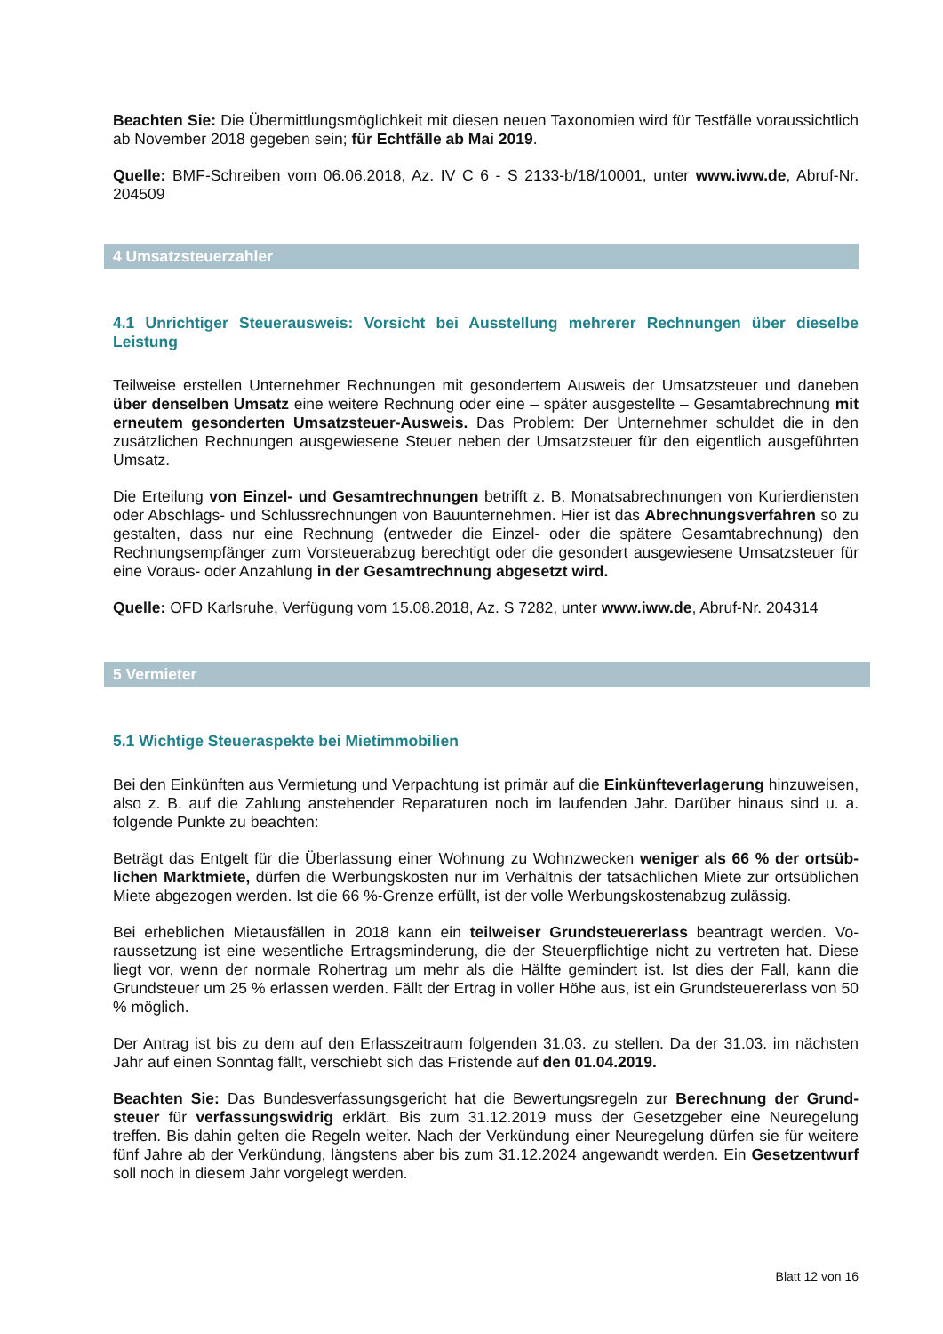Beachten Sie: Die Übermittlungsmöglichkeit mit diesen neuen Taxonomien wird für Testfälle voraus­sichtlich ab November 2018 gegeben sein; für Echtfälle ab Mai 2019.
Quelle: BMF-Schreiben vom 06.06.2018, Az. IV C 6 - S 2133-b/18/10001, unter www.iww.de, Abruf-Nr. 204509
4 Umsatzsteuerzahler
4.1 Unrichtiger Steuerausweis: Vorsicht bei Ausstellung mehrerer Rechnungen über dieselbe Leistung
Teilweise erstellen Unternehmer Rechnungen mit gesondertem Ausweis der Umsatzsteuer und daneben über denselben Umsatz eine weitere Rechnung oder eine – später ausgestellte – Gesamtabrechnung mit erneutem gesonderten Umsatzsteuer-Ausweis. Das Problem: Der Unternehmer schuldet die in den zusätzlichen Rechnungen ausgewiesene Steuer neben der Umsatzsteuer für den eigentlich ausge­führten Umsatz.
Die Erteilung von Einzel- und Gesamtrechnungen betrifft z. B. Monatsabrechnungen von Kurierdiens­ten oder Abschlags- und Schlussrechnungen von Bauunternehmen. Hier ist das Abrechnungsverfahren so zu gestalten, dass nur eine Rechnung (entweder die Einzel- oder die spätere Gesamtabrechnung) den Rechnungsempfänger zum Vorsteuerabzug berechtigt oder die gesondert ausgewiesene Umsatzsteuer für eine Voraus- oder Anzahlung in der Gesamtrechnung abgesetzt wird.
Quelle: OFD Karlsruhe, Verfügung vom 15.08.2018, Az. S 7282, unter www.iww.de, Abruf-Nr. 204314
5 Vermieter
5.1 Wichtige Steueraspekte bei Mietimmobilien
Bei den Einkünften aus Vermietung und Verpachtung ist primär auf die Einkünfteverlagerung hinzuwei­sen, also z. B. auf die Zahlung anstehender Reparaturen noch im laufenden Jahr. Darüber hinaus sind u. a. folgende Punkte zu beachten:
Beträgt das Entgelt für die Überlassung einer Wohnung zu Wohnzwecken weniger als 66 % der ortsüb­lichen Marktmiete, dürfen die Werbungskosten nur im Verhältnis der tatsächlichen Miete zur ortsübli­chen Miete abgezogen werden. Ist die 66 %-Grenze erfüllt, ist der volle Werbungskostenabzug zulässig.
Bei erheblichen Mietausfällen in 2018 kann ein teilweiser Grundsteuererlass beantragt werden. Vo­raussetzung ist eine wesentliche Ertragsminderung, die der Steuerpflichtige nicht zu vertreten hat. Diese liegt vor, wenn der normale Rohertrag um mehr als die Hälfte gemindert ist. Ist dies der Fall, kann die Grundsteuer um 25 % erlassen werden. Fällt der Ertrag in voller Höhe aus, ist ein Grundsteuererlass von 50 % möglich.
Der Antrag ist bis zu dem auf den Erlasszeitraum folgenden 31.03. zu stellen. Da der 31.03. im nächsten Jahr auf einen Sonntag fällt, verschiebt sich das Fristende auf den 01.04.2019.
Beachten Sie: Das Bundesverfassungsgericht hat die Bewertungsregeln zur Berechnung der Grund­steuer für verfassungswidrig erklärt. Bis zum 31.12.2019 muss der Gesetzgeber eine Neuregelung treffen. Bis dahin gelten die Regeln weiter. Nach der Verkündung einer Neuregelung dürfen sie für weite­re fünf Jahre ab der Verkündung, längstens aber bis zum 31.12.2024 angewandt werden. Ein Gesetz­entwurf soll noch in diesem Jahr vorgelegt werden.
Blatt 12 von 16